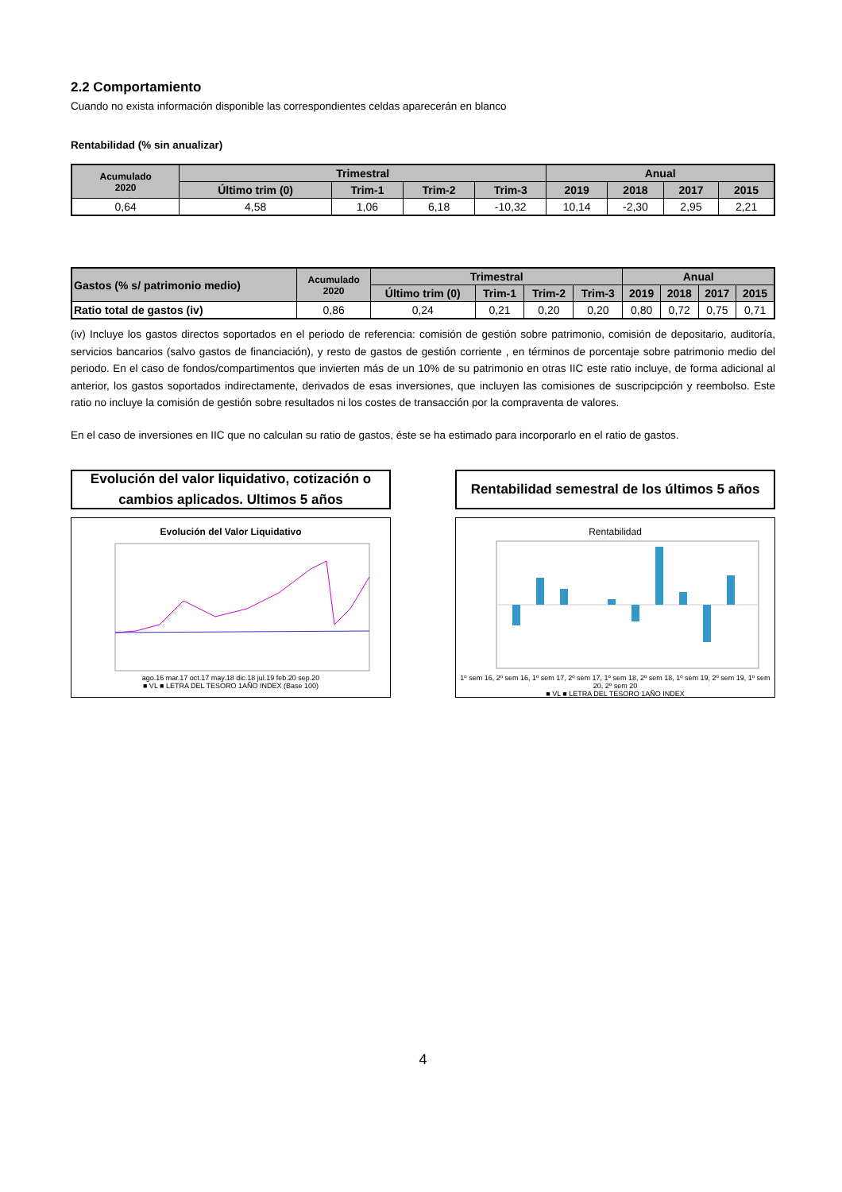2.2 Comportamiento
Cuando no exista información disponible las correspondientes celdas aparecerán en blanco
Rentabilidad (% sin anualizar)
| Acumulado 2020 | Trimestral | | | | Anual | | | |
| --- | --- | --- | --- | --- | --- | --- | --- | --- |
| | Último trim (0) | Trim-1 | Trim-2 | Trim-3 | 2019 | 2018 | 2017 | 2015 |
| 0,64 | 4,58 | 1,06 | 6,18 | -10,32 | 10,14 | -2,30 | 2,95 | 2,21 |
| Gastos (% s/ patrimonio medio) | Acumulado 2020 | Trimestral | | | | Anual | | | |
| --- | --- | --- | --- | --- | --- | --- | --- | --- | --- |
| | | Último trim (0) | Trim-1 | Trim-2 | Trim-3 | 2019 | 2018 | 2017 | 2015 |
| Ratio total de gastos (iv) | 0,86 | 0,24 | 0,21 | 0,20 | 0,20 | 0,80 | 0,72 | 0,75 | 0,71 |
(iv) Incluye los gastos directos soportados en el periodo de referencia: comisión de gestión sobre patrimonio, comisión de depositario, auditoría, servicios bancarios (salvo gastos de financiación), y resto de gastos de gestión corriente , en términos de porcentaje sobre patrimonio medio del periodo. En el caso de fondos/compartimentos que invierten más de un 10% de su patrimonio en otras IIC este ratio incluye, de forma adicional al anterior, los gastos soportados indirectamente, derivados de esas inversiones, que incluyen las comisiones de suscripcipción y reembolso. Este ratio no incluye la comisión de gestión sobre resultados ni los costes de transacción por la compraventa de valores.
En el caso de inversiones en IIC que no calculan su ratio de gastos, éste se ha estimado para incorporarlo en el ratio de gastos.
Evolución del valor liquidativo, cotización o
cambios aplicados. Ultimos 5 años
Evolución del Valor Liquidativo
ago.16 mar.17 oct.17 may.18 dic.18 jul.19 feb.20 sep.20
■ VL ■ LETRA DEL TESORO 1AÑO INDEX (Base 100)
Rentabilidad semestral de los últimos 5 años
Rentabilidad
1º sem 16, 2º sem 16, 1º sem 17, 2º sem 17, 1º sem 18, 2º sem 18, 1º sem 19, 2º sem 19, 1º sem 20, 2º sem 20
■ VL ■ LETRA DEL TESORO 1AÑO INDEX
4